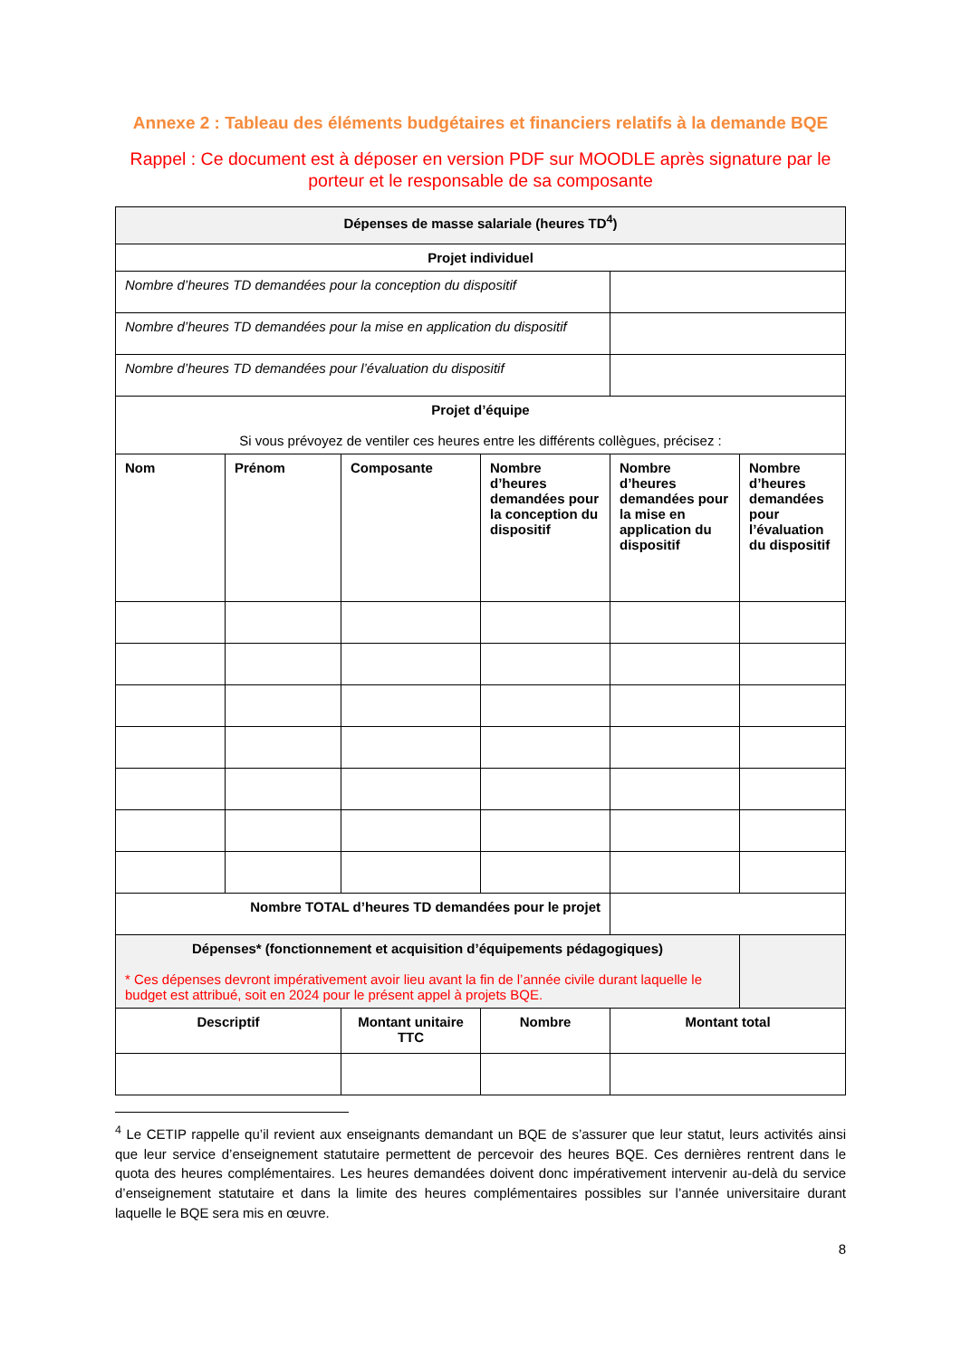Annexe 2 : Tableau des éléments budgétaires et financiers relatifs à la demande BQE
Rappel : Ce document est à déposer en version PDF sur MOODLE après signature par le porteur et le responsable de sa composante
| Dépenses de masse salariale (heures TD<sup>4</sup>) | | | | | |
| --- | --- | --- | --- | --- | --- |
| Projet individuel | | | | | |
| Nombre d’heures TD demandées pour la conception du dispositif | | | | | |
| Nombre d’heures TD demandées pour la mise en application du dispositif | | | | | |
| Nombre d’heures TD demandées pour l’évaluation du dispositif | | | | | |
| Projet d’équipe Si vous prévoyez de ventiler ces heures entre les différents collègues, précisez : | | | | | |
| Nom | Prénom | Composante | Nombre d’heures demandées pour la conception du dispositif | Nombre d’heures demandées pour la mise en application du dispositif | Nombre d’heures demandées pour l’évaluation du dispositif |
| Nombre TOTAL d’heures TD demandées pour le projet | | | | | |
| Dépenses* (fonctionnement et acquisition d’équipements pédagogiques) * Ces dépenses devront impérativement avoir lieu avant la fin de l’année civile durant laquelle le budget est attribué, soit en 2024 pour le présent appel à projets BQE. | | | | | |
| Descriptif | | Montant unitaire TTC | Nombre | Montant total | |
<sup>4</sup> Le CETIP rappelle qu’il revient aux enseignants demandant un BQE de s’assurer que leur statut, leurs activités ainsi que leur service d’enseignement statutaire permettent de percevoir des heures BQE. Ces dernières rentrent dans le quota des heures complémentaires. Les heures demandées doivent donc impérativement intervenir au-delà du service d’enseignement statutaire et dans la limite des heures complémentaires possibles sur l’année universitaire durant laquelle le BQE sera mis en œuvre.
8